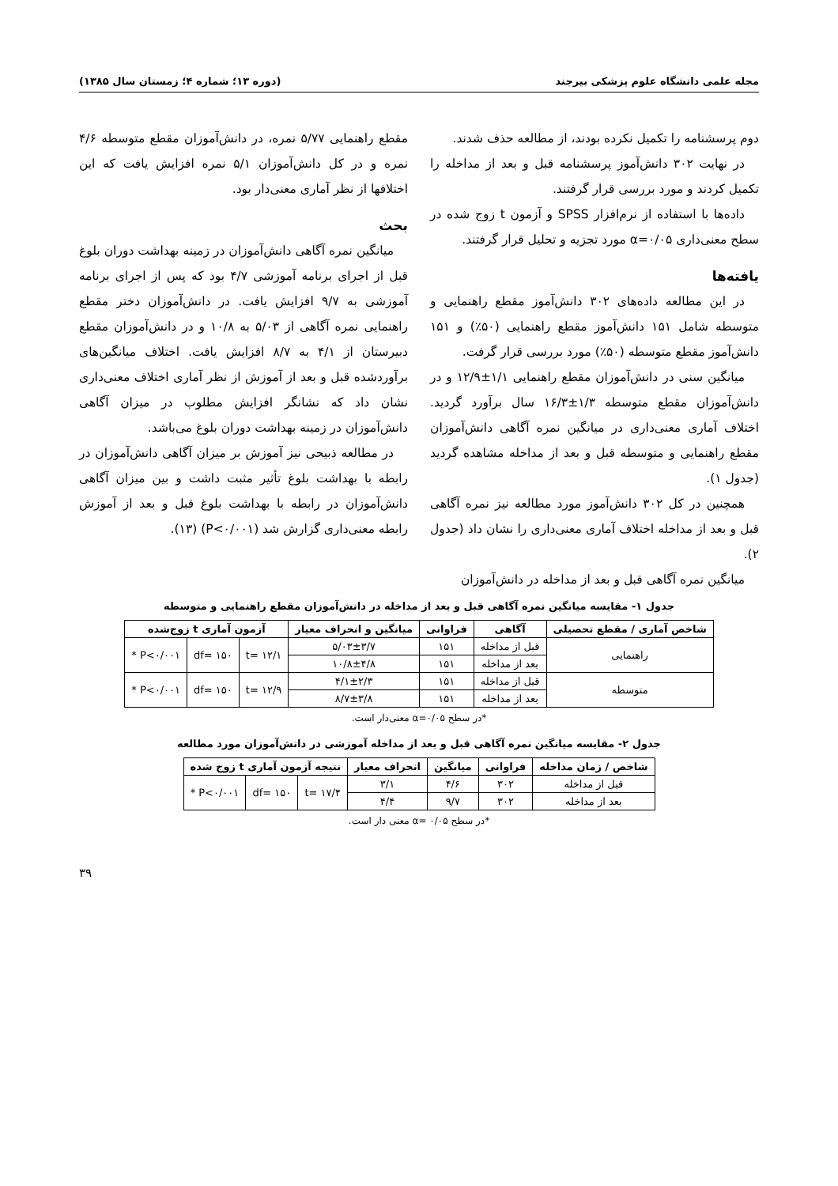مجله علمی دانشگاه علوم پزشکی بیرجند (دوره ۱۳؛ شماره ۴؛ زمستان سال ۱۳۸۵)
دوم پرسشنامه را تکمیل نکرده بودند، از مطالعه حذف شدند.
در نهایت ۳۰۲ دانش‌آموز پرسشنامه قبل و بعد از مداخله را تکمیل کردند و مورد بررسی قرار گرفتند.
داده‌ها با استفاده از نرم‌افزار SPSS و آزمون t زوج شده در سطح معنی‌داری α=۰/۰۵ مورد تجزیه و تحلیل قرار گرفتند.
یافته‌ها
در این مطالعه داده‌های ۳۰۲ دانش‌آموز مقطع راهنمایی و متوسطه شامل ۱۵۱ دانش‌آموز مقطع راهنمایی (۵۰٪) و ۱۵۱ دانش‌آموز مقطع متوسطه (۵۰٪) مورد بررسی قرار گرفت.
میانگین سنی در دانش‌آموزان مقطع راهنمایی ۱/۱±۱۲/۹ و در دانش‌آموزان مقطع متوسطه ۱/۳±۱۶/۳ سال برآورد گردید. اختلاف آماری معنی‌داری در میانگین نمره آگاهی دانش‌آموزان مقطع راهنمایی و متوسطه قبل و بعد از مداخله مشاهده گردید (جدول ۱).
همچنین در کل ۳۰۲ دانش‌آموز مورد مطالعه نیز نمره آگاهی قبل و بعد از مداخله اختلاف آماری معنی‌داری را نشان داد (جدول ۲).
میانگین نمره آگاهی قبل و بعد از مداخله در دانش‌آموزان
مقطع راهنمایی ۵/۷۷ نمره، در دانش‌آموزان مقطع متوسطه ۴/۶ نمره و در کل دانش‌آموزان ۵/۱ نمره افزایش یافت که این اختلافها از نظر آماری معنی‌دار بود.
بحث
میانگین نمره آگاهی دانش‌آموزان در زمینه بهداشت دوران بلوغ قبل از اجرای برنامه آموزشی ۴/۷ بود که پس از اجرای برنامه آموزشی به ۹/۷ افزایش یافت. در دانش‌آموزان دختر مقطع راهنمایی نمره آگاهی از ۵/۰۳ به ۱۰/۸ و در دانش‌آموزان مقطع دبیرستان از ۴/۱ به ۸/۷ افزایش یافت. اختلاف میانگین‌های برآوردشده قبل و بعد از آموزش از نظر آماری اختلاف معنی‌داری نشان داد که نشانگر افزایش مطلوب در میزان آگاهی دانش‌آموزان در زمینه بهداشت دوران بلوغ می‌باشد.
در مطالعه ذبیحی نیز آموزش بر میزان آگاهی دانش‌آموزان در رابطه با بهداشت بلوغ تأثیر مثبت داشت و بین میزان آگاهی دانش‌آموزان در رابطه با بهداشت بلوغ قبل و بعد از آموزش رابطه معنی‌داری گزارش شد (P<۰/۰۰۱) (۱۳).
جدول ۱- مقایسه میانگین نمره آگاهی قبل و بعد از مداخله در دانش‌آموزان مقطع راهنمایی و متوسطه
| شاخص آماری / مقطع تحصیلی | آگاهی | فراوانی | میانگین و انحراف معیار | آزمون آماری t زوج‌شده | | |
| --- | --- | --- | --- | --- | --- | --- |
| راهنمایی | قبل از مداخله | ۱۵۱ | ۵/۰۳±۳/۷ | t= ۱۲/۱ | df= ۱۵۰ | P<۰/۰۰۱ * |
| | بعد از مداخله | ۱۵۱ | ۱۰/۸±۴/۸ | | | |
| متوسطه | قبل از مداخله | ۱۵۱ | ۴/۱±۲/۳ | t= ۱۲/۹ | df= ۱۵۰ | P<۰/۰۰۱ * |
| | بعد از مداخله | ۱۵۱ | ۸/۷±۳/۸ | | | |
*در سطح α=۰/۰۵ معنی‌دار است.
جدول ۲- مقایسه میانگین نمره آگاهی قبل و بعد از مداخله آموزشی در دانش‌آموزان مورد مطالعه
| شاخص / زمان مداخله | فراوانی | میانگین | انحراف معیار | نتیجه آزمون آماری t زوج شده | | |
| --- | --- | --- | --- | --- | --- | --- |
| قبل از مداخله | ۳۰۲ | ۴/۶ | ۳/۱ | t= ۱۷/۴ | df= ۱۵۰ | P<۰/۰۰۱ * |
| بعد از مداخله | ۳۰۲ | ۹/۷ | ۴/۴ | | | |
*در سطح α= ۰/۰۵ معنی دار است.
۳۹